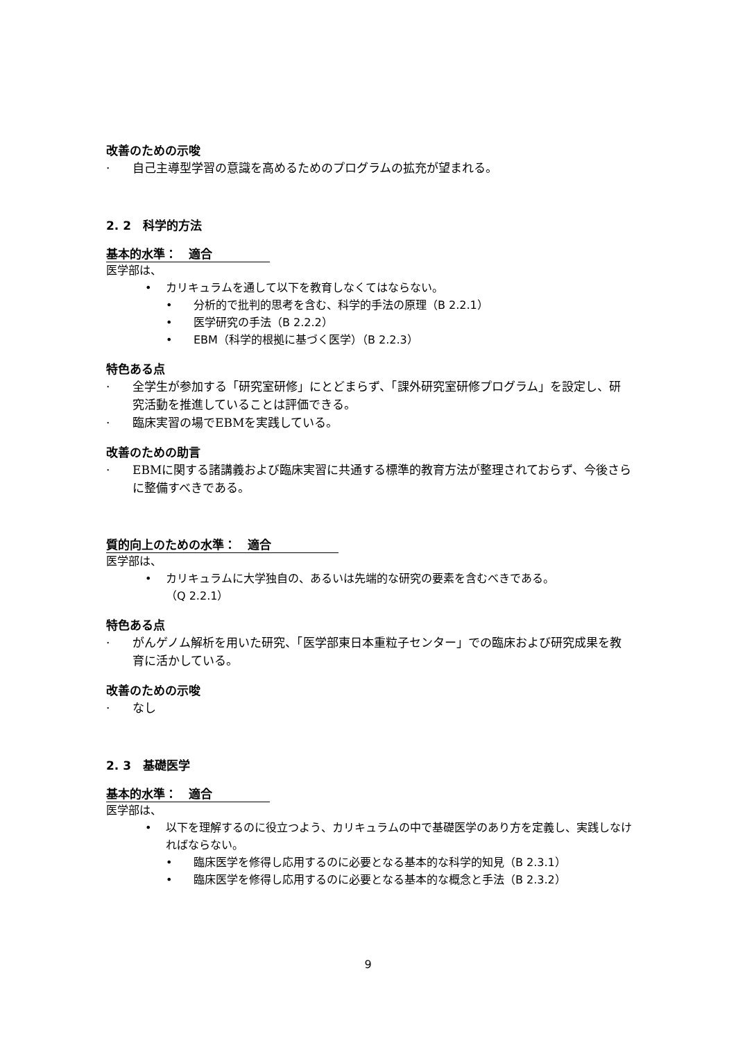改善のための示唆
· 自己主導型学習の意識を高めるためのプログラムの拡充が望まれる。
2. 2　科学的方法
基本的水準：　適合
医学部は、
• カリキュラムを通して以下を教育しなくてはならない。
• 分析的で批判的思考を含む、科学的手法の原理（B 2.2.1）
• 医学研究の手法（B 2.2.2）
• EBM（科学的根拠に基づく医学）（B 2.2.3）
特色ある点
· 全学生が参加する「研究室研修」にとどまらず、「課外研究室研修プログラム」を設定し、研究活動を推進していることは評価できる。
· 臨床実習の場でEBMを実践している。
改善のための助言
· EBMに関する諸講義および臨床実習に共通する標準的教育方法が整理されておらず、今後さらに整備すべきである。
質的向上のための水準：　適合
医学部は、
• カリキュラムに大学独自の、あるいは先端的な研究の要素を含むべきである。
（Q 2.2.1）
特色ある点
· がんゲノム解析を用いた研究、「医学部東日本重粒子センター」での臨床および研究成果を教育に活かしている。
改善のための示唆
· なし
2. 3　基礎医学
基本的水準：　適合
医学部は、
• 以下を理解するのに役立つよう、カリキュラムの中で基礎医学のあり方を定義し、実践しなければならない。
• 臨床医学を修得し応用するのに必要となる基本的な科学的知見（B 2.3.1）
• 臨床医学を修得し応用するのに必要となる基本的な概念と手法（B 2.3.2）
9